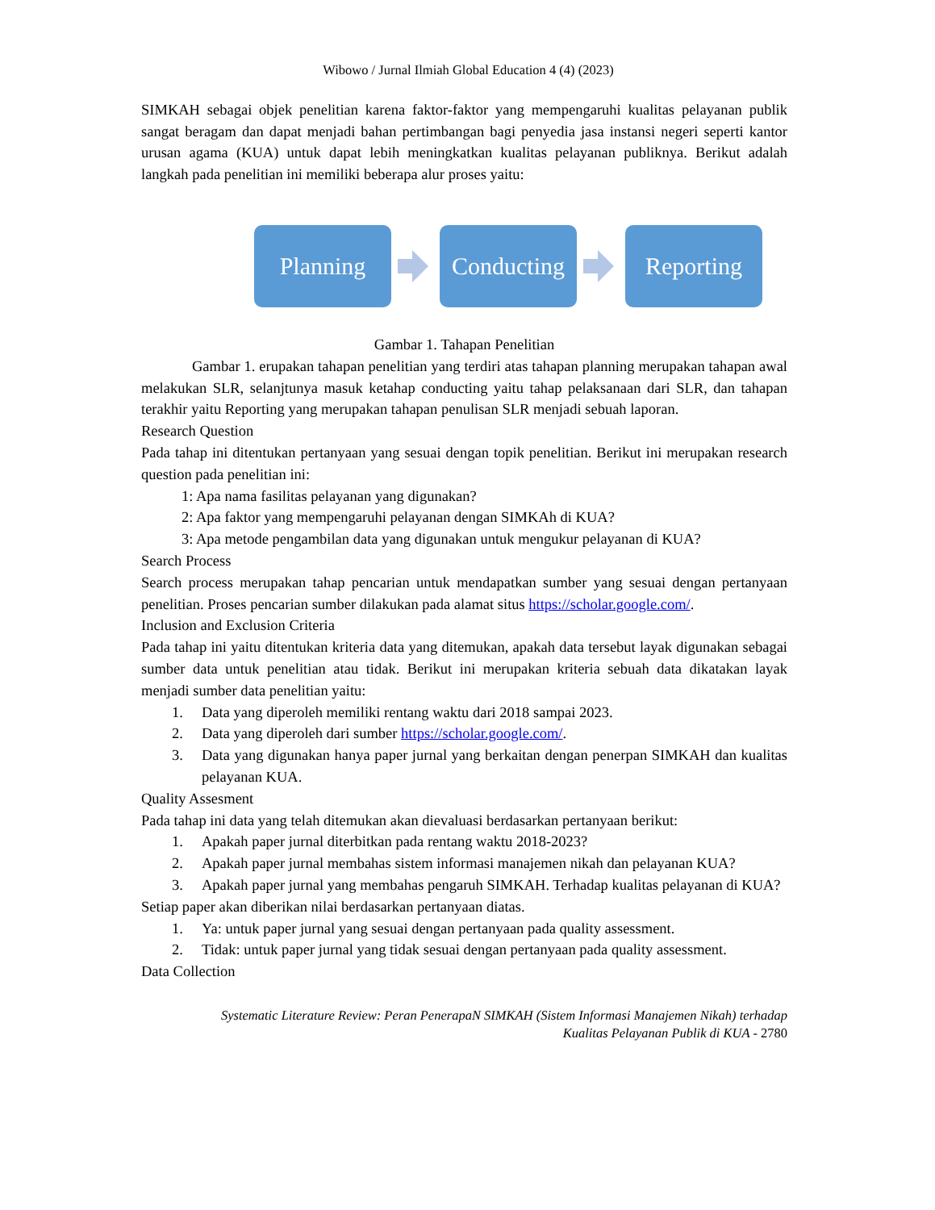Wibowo / Jurnal Ilmiah Global Education 4 (4) (2023)
SIMKAH sebagai objek penelitian karena faktor-faktor yang mempengaruhi kualitas pelayanan publik sangat beragam dan dapat menjadi bahan pertimbangan bagi penyedia jasa instansi negeri seperti kantor urusan agama (KUA) untuk dapat lebih meningkatkan kualitas pelayanan publiknya. Berikut adalah langkah pada penelitian ini memiliki beberapa alur proses yaitu:
Planning
Conducting
Reporting
Gambar 1. Tahapan Penelitian
Gambar 1. erupakan tahapan penelitian yang terdiri atas tahapan planning merupakan tahapan awal melakukan SLR, selanjtunya masuk ketahap conducting yaitu tahap pelaksanaan dari SLR, dan tahapan terakhir yaitu Reporting yang merupakan tahapan penulisan SLR menjadi sebuah laporan.
Research Question
Pada tahap ini ditentukan pertanyaan yang sesuai dengan topik penelitian. Berikut ini merupakan research question pada penelitian ini:
1: Apa nama fasilitas pelayanan yang digunakan?
2: Apa faktor yang mempengaruhi pelayanan dengan SIMKAh di KUA?
3: Apa metode pengambilan data yang digunakan untuk mengukur pelayanan di KUA?
Search Process
Search process merupakan tahap pencarian untuk mendapatkan sumber yang sesuai dengan pertanyaan penelitian. Proses pencarian sumber dilakukan pada alamat situs https://scholar.google.com/.
Inclusion and Exclusion Criteria
Pada tahap ini yaitu ditentukan kriteria data yang ditemukan, apakah data tersebut layak digunakan sebagai sumber data untuk penelitian atau tidak. Berikut ini merupakan kriteria sebuah data dikatakan layak menjadi sumber data penelitian yaitu:
1. Data yang diperoleh memiliki rentang waktu dari 2018 sampai 2023.
2. Data yang diperoleh dari sumber https://scholar.google.com/.
3. Data yang digunakan hanya paper jurnal yang berkaitan dengan penerpan SIMKAH dan kualitas pelayanan KUA.
Quality Assesment
Pada tahap ini data yang telah ditemukan akan dievaluasi berdasarkan pertanyaan berikut:
1. Apakah paper jurnal diterbitkan pada rentang waktu 2018-2023?
2. Apakah paper jurnal membahas sistem informasi manajemen nikah dan pelayanan KUA?
3. Apakah paper jurnal yang membahas pengaruh SIMKAH. Terhadap kualitas pelayanan di KUA?
Setiap paper akan diberikan nilai berdasarkan pertanyaan diatas.
1. Ya: untuk paper jurnal yang sesuai dengan pertanyaan pada quality assessment.
2. Tidak: untuk paper jurnal yang tidak sesuai dengan pertanyaan pada quality assessment.
Data Collection
Systematic Literature Review: Peran PenerapaN SIMKAH (Sistem Informasi Manajemen Nikah) terhadap
Kualitas Pelayanan Publik di KUA - 2780